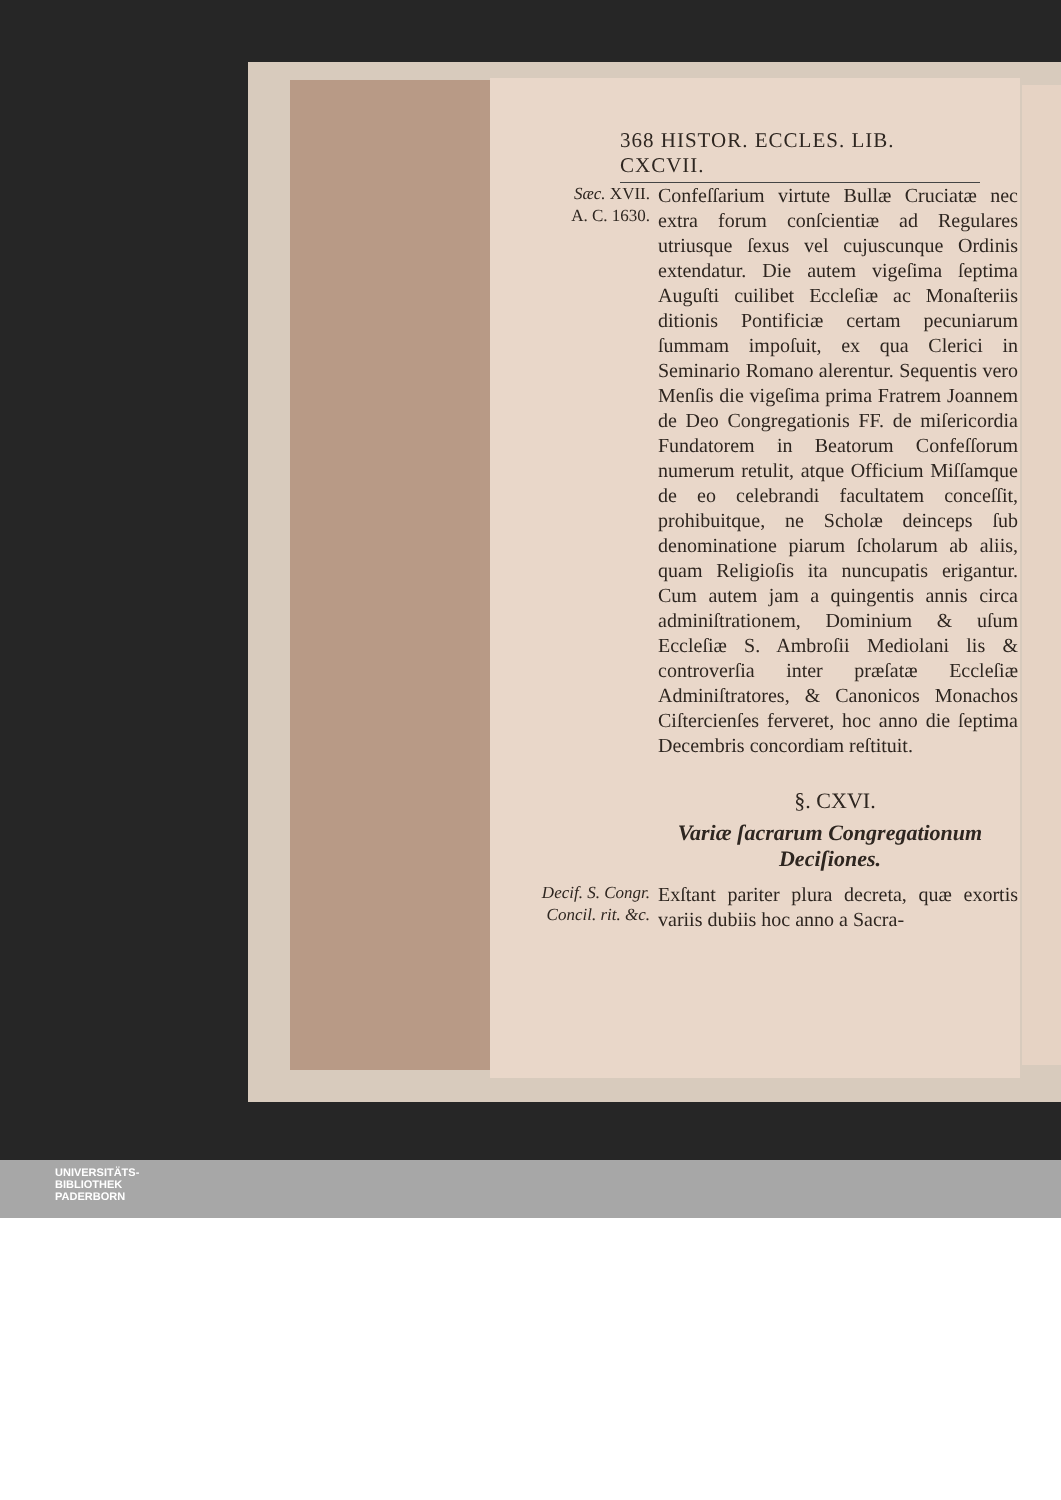368 HISTOR. ECCLES. LIB. CXCVII.
Sæc. XVII.
A. C. 1630.
Confeſſarium virtute Bullæ Cruciatæ nec extra forum conſcientiæ ad Regulares utriusque ſexus vel cujuscunque Ordinis extendatur. Die autem vigeſima ſeptima Auguſti cuilibet Eccleſiæ ac Monaſteriis ditionis Pontificiæ certam pecuniarum ſummam impoſuit, ex qua Clerici in Seminario Romano alerentur. Sequentis vero Menſis die vigeſima prima Fratrem Joannem de Deo Congregationis FF. de miſericordia Fundatorem in Beatorum Confeſſorum numerum retulit, atque Officium Miſſamque de eo celebrandi facultatem conceſſit, prohibuitque, ne Scholæ deinceps ſub denominatione piarum ſcholarum ab aliis, quam Religioſis ita nuncupatis erigantur. Cum autem jam a quingentis annis circa adminiſtrationem, Dominium & uſum Eccleſiæ S. Ambroſii Mediolani lis & controverſia inter præſatæ Eccleſiæ Adminiſtratores, & Canonicos Monachos Ciſtercienſes ferveret, hoc anno die ſeptima Decembris concordiam reſtituit.
§. CXVI.
Variæ ſacrarum Congregationum Deciſiones.
Decif. S. Congr. Concil. rit. &c.
Exſtant pariter plura decreta, quæ exortis variis dubiis hoc anno a Sacra-
UNIVERSITÄTS-
BIBLIOTHEK
PADERBORN